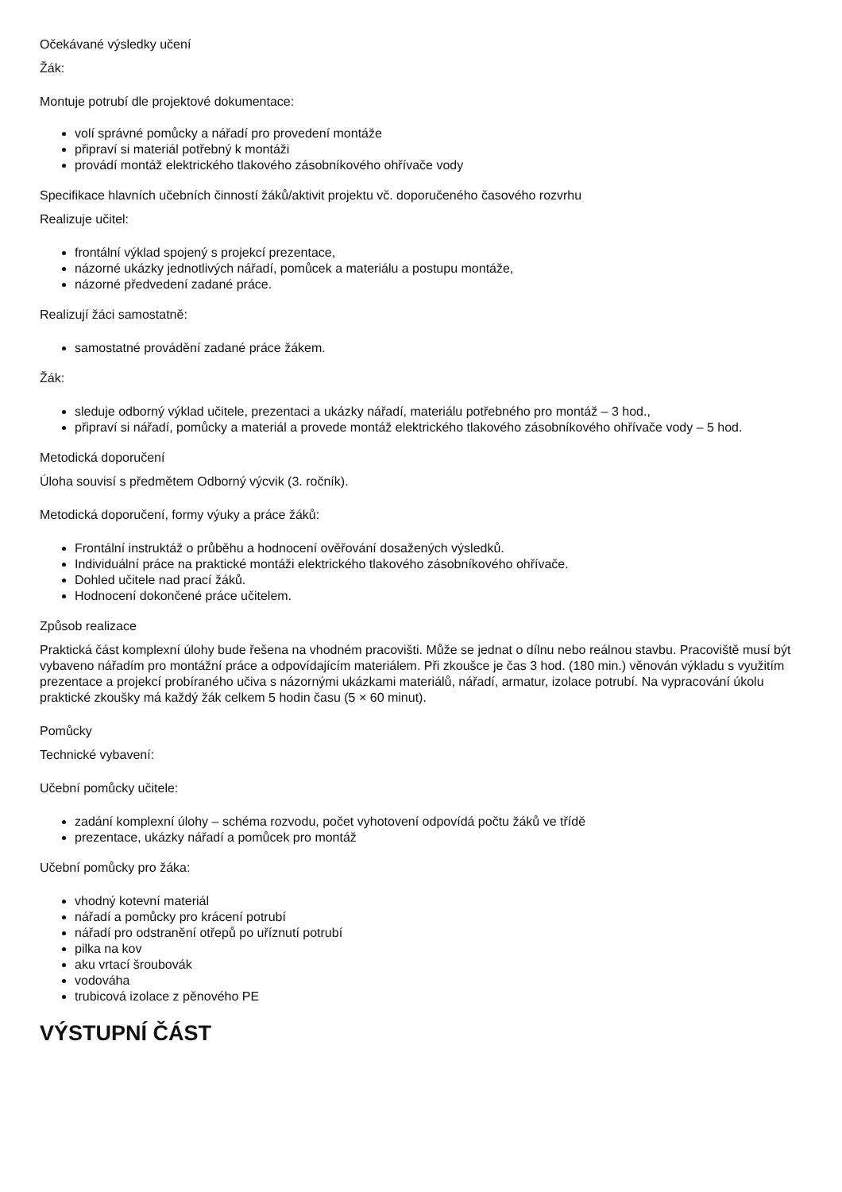Očekávané výsledky učení
Žák:
Montuje potrubí dle projektové dokumentace:
volí správné pomůcky a nářadí pro provedení montáže
připraví si materiál potřebný k montáži
provádí montáž elektrického tlakového zásobníkového ohřívače vody
Specifikace hlavních učebních činností žáků/aktivit projektu vč. doporučeného časového rozvrhu
Realizuje učitel:
frontální výklad spojený s projekcí prezentace,
názorné ukázky jednotlivých nářadí, pomůcek a materiálu a postupu montáže,
názorné předvedení zadané práce.
Realizují žáci samostatně:
samostatné provádění zadané práce žákem.
Žák:
sledujе odborný výklad učitele, prezentaci a ukázky nářadí, materiálu potřebného pro montáž – 3 hod.,
připraví si nářadí, pomůcky a materiál a provede montáž elektrického tlakového zásobníkového ohřívače vody – 5 hod.
Metodická doporučení
Úloha souvisí s předmětem Odborný výcvik (3. ročník).
Metodická doporučení, formy výuky a práce žáků:
Frontální instruktáž o průběhu a hodnocení ověřování dosažených výsledků.
Individuální práce na praktické montáži elektrického tlakového zásobníkového ohřívače.
Dohled učitele nad prací žáků.
Hodnocení dokončené práce učitelem.
Způsob realizace
Praktická část komplexní úlohy bude řešena na vhodném pracovišti. Může se jednat o dílnu nebo reálnou stavbu. Pracoviště musí být vybaveno nářadím pro montážní práce a odpovídajícím materiálem. Při zkoušce je čas 3 hod. (180 min.) věnován výkladu s využitím prezentace a projekcí probíraného učiva s názornými ukázkami materiálů, nářadí, armatur, izolace potrubí. Na vypracování úkolu praktické zkoušky má každý žák celkem 5 hodin času (5 × 60 minut).
Pomůcky
Technické vybavení:
Učební pomůcky učitele:
zadání komplexní úlohy – schéma rozvodu, počet vyhotovení odpovídá počtu žáků ve třídě
prezentace, ukázky nářadí a pomůcek pro montáž
Učební pomůcky pro žáka:
vhodný kotevní materiál
nářadí a pomůcky pro krácení potrubí
nářadí pro odstranění otřepů po uříznutí potrubí
pilka na kov
aku vrtací šroubovák
vodováha
trubicová izolace z pěnového PE
VÝSTUPNÍ ČÁST